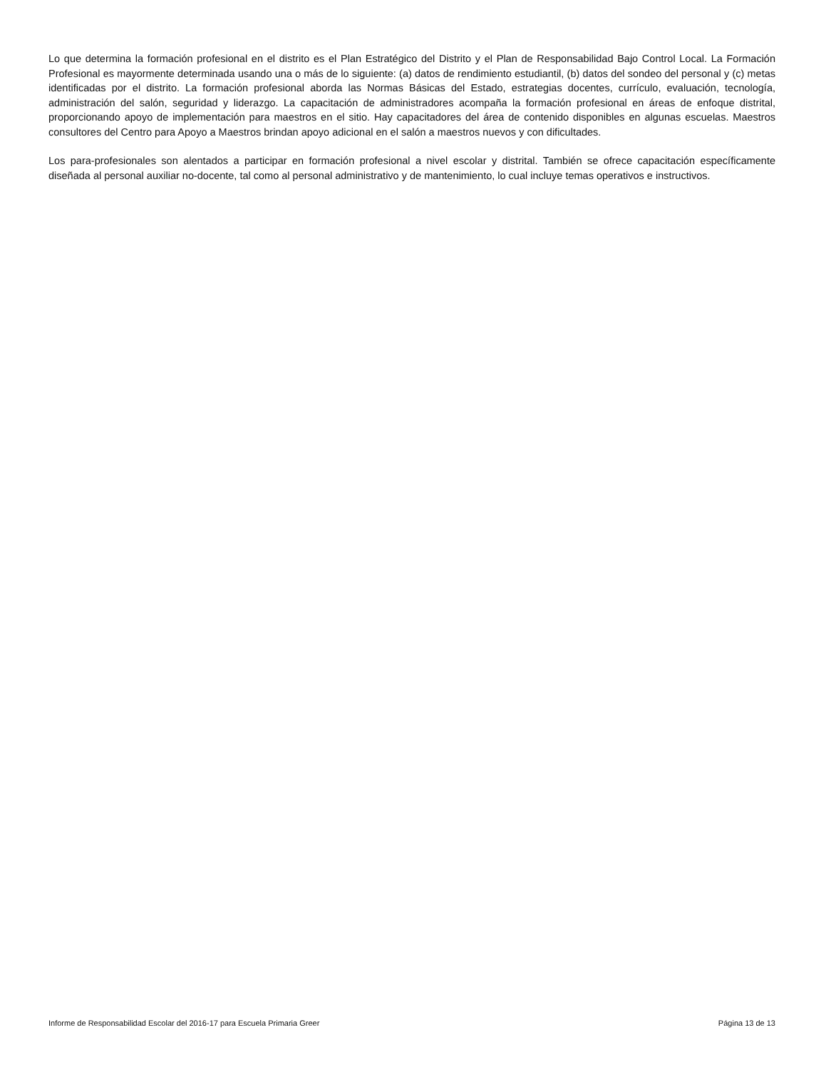Lo que determina la formación profesional en el distrito es el Plan Estratégico del Distrito y el Plan de Responsabilidad Bajo Control Local. La Formación Profesional es mayormente determinada usando una o más de lo siguiente: (a) datos de rendimiento estudiantil, (b) datos del sondeo del personal y (c) metas identificadas por el distrito. La formación profesional aborda las Normas Básicas del Estado, estrategias docentes, currículo, evaluación, tecnología, administración del salón, seguridad y liderazgo. La capacitación de administradores acompaña la formación profesional en áreas de enfoque distrital, proporcionando apoyo de implementación para maestros en el sitio. Hay capacitadores del área de contenido disponibles en algunas escuelas. Maestros consultores del Centro para Apoyo a Maestros brindan apoyo adicional en el salón a maestros nuevos y con dificultades.
Los para-profesionales son alentados a participar en formación profesional a nivel escolar y distrital. También se ofrece capacitación específicamente diseñada al personal auxiliar no-docente, tal como al personal administrativo y de mantenimiento, lo cual incluye temas operativos e instructivos.
Informe de Responsabilidad Escolar del 2016-17 para Escuela Primaria Greer Página 13 de 13